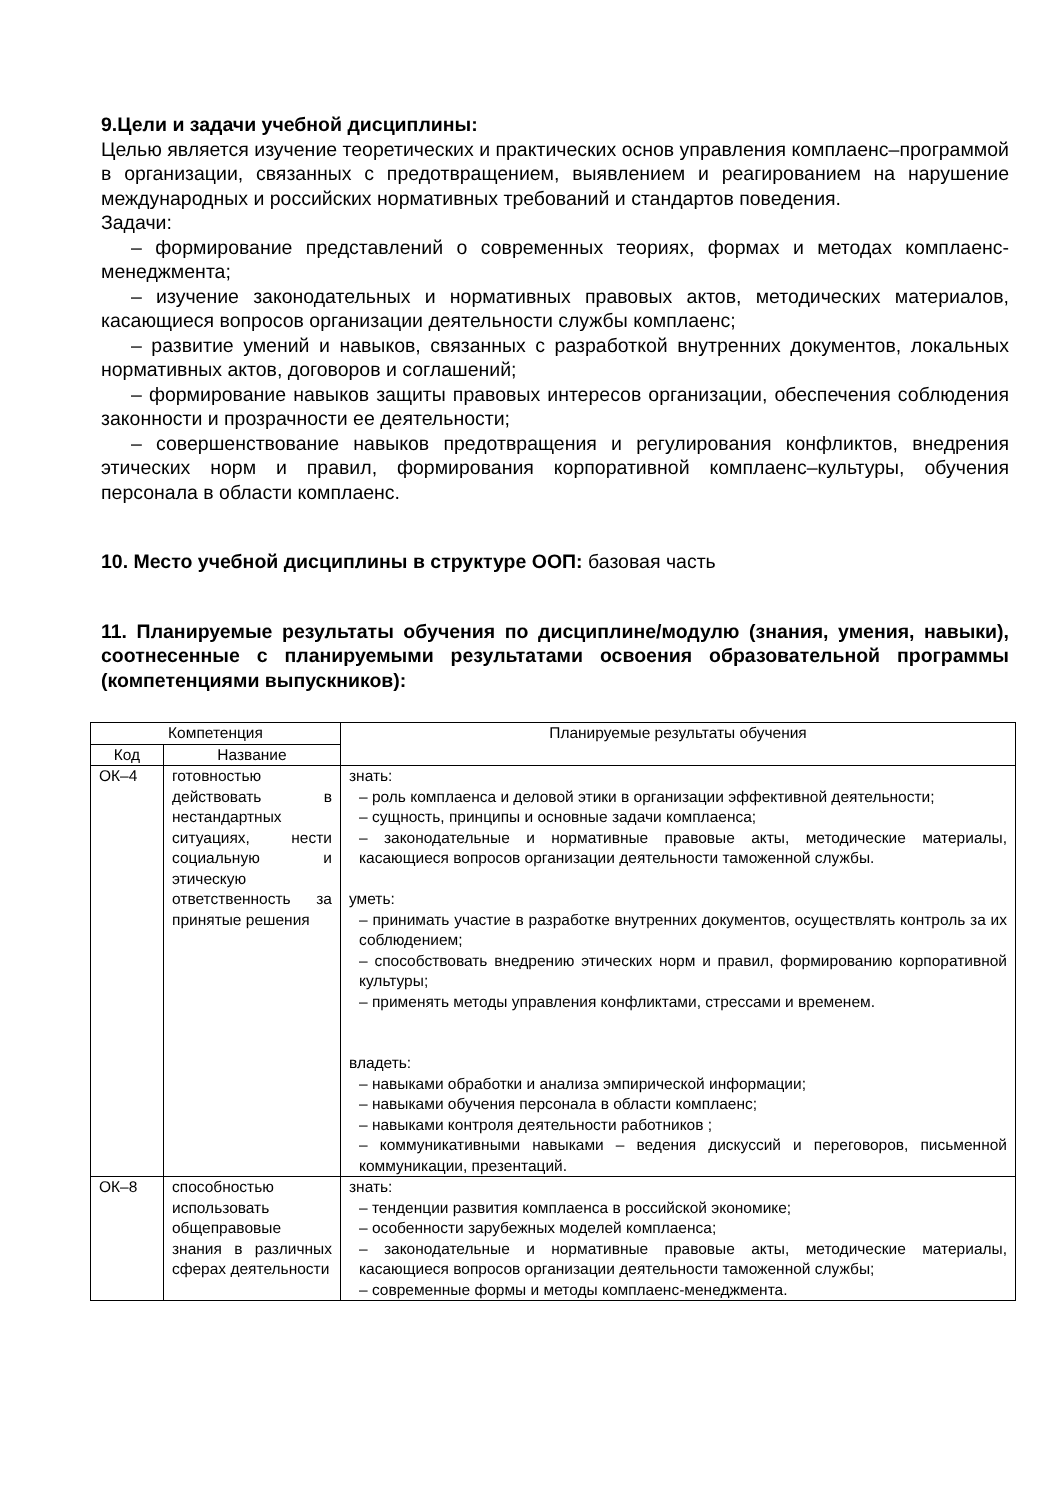9.Цели и задачи учебной дисциплины:
Целью является изучение теоретических и практических основ управления комплаенс–программой в организации, связанных с предотвращением, выявлением и реагированием на нарушение международных и российских нормативных требований и стандартов поведения.
Задачи:
– формирование представлений о современных теориях, формах и методах комплаенс-менеджмента;
– изучение законодательных и нормативных правовых актов, методических материалов, касающиеся вопросов организации деятельности службы комплаенс;
– развитие умений и навыков, связанных с разработкой внутренних документов, локальных нормативных актов, договоров и соглашений;
– формирование навыков защиты правовых интересов организации, обеспечения соблюдения законности и прозрачности ее деятельности;
– совершенствование навыков предотвращения и регулирования конфликтов, внедрения этических норм и правил, формирования корпоративной комплаенс–культуры, обучения персонала в области комплаенс.
10. Место учебной дисциплины в структуре ООП: базовая часть
11. Планируемые результаты обучения по дисциплине/модулю (знания, умения, навыки), соотнесенные с планируемыми результатами освоения образовательной программы (компетенциями выпускников):
| Компетенция | | Планируемые результаты обучения |
| --- | --- | --- |
| Код | Название | |
| ОК–4 | готовностью действовать в нестандартных ситуациях, нести социальную и этическую ответственность за принятые решения | знать: – роль комплаенса и деловой этики в организации эффективной деятельности; – сущность, принципы и основные задачи комплаенса; – законодательные и нормативные правовые акты, методические материалы, касающиеся вопросов организации деятельности таможенной службы. уметь: – принимать участие в разработке внутренних документов, осуществлять контроль за их соблюдением; – способствовать внедрению этических норм и правил, формированию корпоративной культуры; – применять методы управления конфликтами, стрессами и временем. владеть: – навыками обработки и анализа эмпирической информации; – навыками обучения персонала в области комплаенс; – навыками контроля деятельности работников ; – коммуникативными навыками – ведения дискуссий и переговоров, письменной коммуникации, презентаций. |
| ОК–8 | способностью использовать общеправовые знания в различных сферах деятельности | знать: – тенденции развития комплаенса в российской экономике; – особенности зарубежных моделей комплаенса; – законодательные и нормативные правовые акты, методические материалы, касающиеся вопросов организации деятельности таможенной службы; – современные формы и методы комплаенс-менеджмента. |